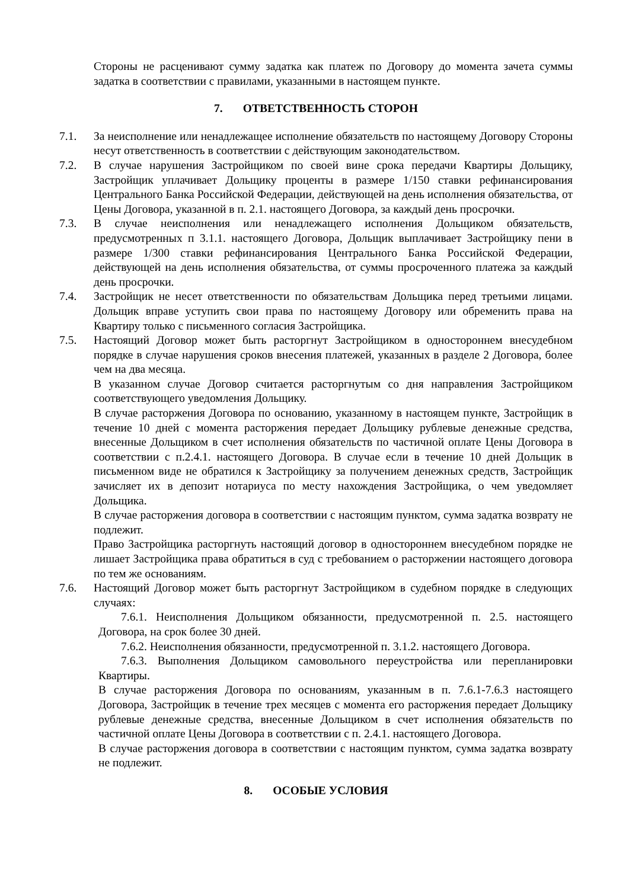Стороны не расценивают сумму задатка как платеж по Договору до момента зачета суммы задатка в соответствии с правилами, указанными в настоящем пункте.
7. ОТВЕТСТВЕННОСТЬ СТОРОН
7.1. За неисполнение или ненадлежащее исполнение обязательств по настоящему Договору Стороны несут ответственность в соответствии с действующим законодательством.
7.2. В случае нарушения Застройщиком по своей вине срока передачи Квартиры Дольщику, Застройщик уплачивает Дольщику проценты в размере 1/150 ставки рефинансирования Центрального Банка Российской Федерации, действующей на день исполнения обязательства, от Цены Договора, указанной в п. 2.1. настоящего Договора, за каждый день просрочки.
7.3. В случае неисполнения или ненадлежащего исполнения Дольщиком обязательств, предусмотренных п 3.1.1. настоящего Договора, Дольщик выплачивает Застройщику пени в размере 1/300 ставки рефинансирования Центрального Банка Российской Федерации, действующей на день исполнения обязательства, от суммы просроченного платежа за каждый день просрочки.
7.4. Застройщик не несет ответственности по обязательствам Дольщика перед третьими лицами. Дольщик вправе уступить свои права по настоящему Договору или обременить права на Квартиру только с письменного согласия Застройщика.
7.5. Настоящий Договор может быть расторгнут Застройщиком в одностороннем внесудебном порядке в случае нарушения сроков внесения платежей, указанных в разделе 2 Договора, более чем на два месяца.
В указанном случае Договор считается расторгнутым со дня направления Застройщиком соответствующего уведомления Дольщику.
В случае расторжения Договора по основанию, указанному в настоящем пункте, Застройщик в течение 10 дней с момента расторжения передает Дольщику рублевые денежные средства, внесенные Дольщиком в счет исполнения обязательств по частичной оплате Цены Договора в соответствии с п.2.4.1. настоящего Договора. В случае если в течение 10 дней Дольщик в письменном виде не обратился к Застройщику за получением денежных средств, Застройщик зачисляет их в депозит нотариуса по месту нахождения Застройщика, о чем уведомляет Дольщика.
В случае расторжения договора в соответствии с настоящим пунктом, сумма задатка возврату не подлежит.
Право Застройщика расторгнуть настоящий договор в одностороннем внесудебном порядке не лишает Застройщика права обратиться в суд с требованием о расторжении настоящего договора по тем же основаниям.
7.6. Настоящий Договор может быть расторгнут Застройщиком в судебном порядке в следующих случаях:
7.6.1. Неисполнения Дольщиком обязанности, предусмотренной п. 2.5. настоящего Договора, на срок более 30 дней.
7.6.2. Неисполнения обязанности, предусмотренной п. 3.1.2. настоящего Договора.
7.6.3. Выполнения Дольщиком самовольного переустройства или перепланировки Квартиры.
В случае расторжения Договора по основаниям, указанным в п. 7.6.1-7.6.3 настоящего Договора, Застройщик в течение трех месяцев с момента его расторжения передает Дольщику рублевые денежные средства, внесенные Дольщиком в счет исполнения обязательств по частичной оплате Цены Договора в соответствии с п. 2.4.1. настоящего Договора.
В случае расторжения договора в соответствии с настоящим пунктом, сумма задатка возврату не подлежит.
8. ОСОБЫЕ УСЛОВИЯ